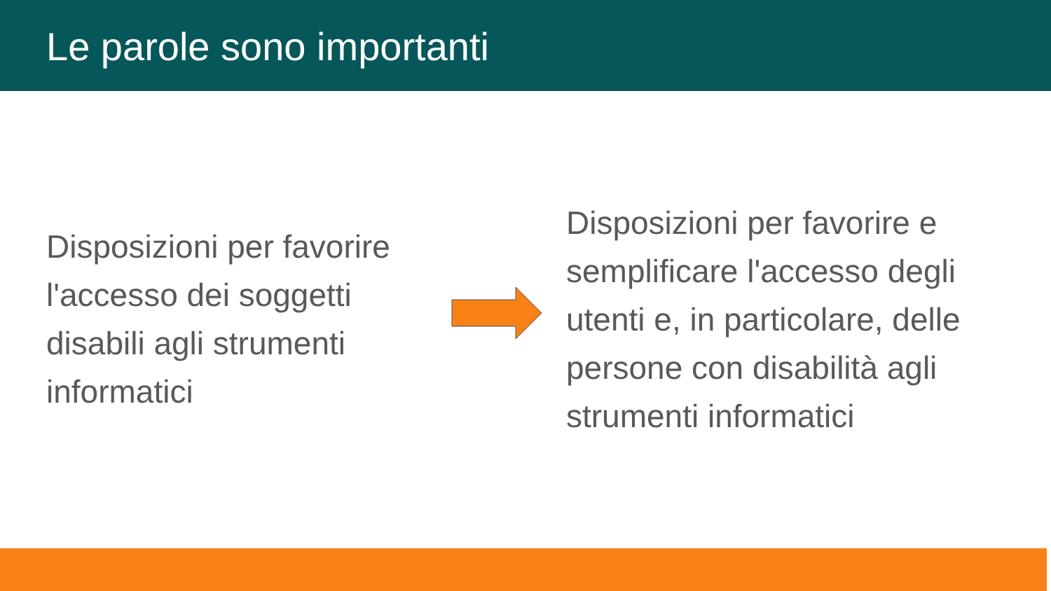Le parole sono importanti
Disposizioni per favorire l'accesso dei soggetti disabili agli strumenti informatici
Disposizioni per favorire e semplificare l'accesso degli utenti e, in particolare, delle persone con disabilità agli strumenti informatici